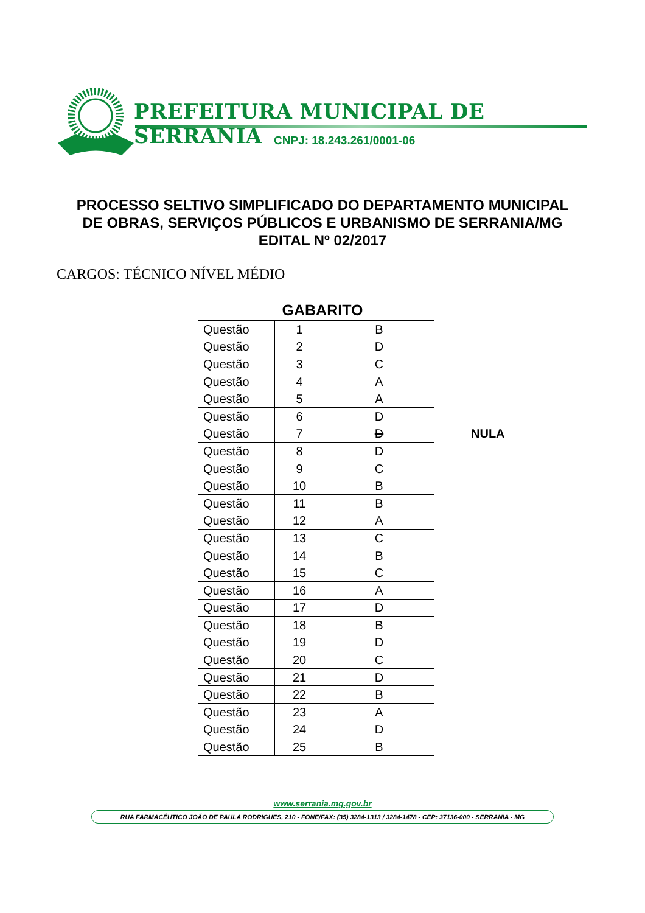PREFEITURA MUNICIPAL DE SERRANIA
CNPJ: 18.243.261/0001-06
PROCESSO SELTIVO SIMPLIFICADO DO DEPARTAMENTO MUNICIPAL
DE OBRAS, SERVIÇOS PÚBLICOS E URBANISMO DE SERRANIA/MG
EDITAL Nº 02/2017
CARGOS: TÉCNICO NÍVEL MÉDIO
GABARITO
| Questão | 1 | B | |
| Questão | 2 | D | |
| Questão | 3 | C | |
| Questão | 4 | A | |
| Questão | 5 | A | |
| Questão | 6 | D | |
| Questão | 7 | D | NULA |
| Questão | 8 | D | |
| Questão | 9 | C | |
| Questão | 10 | B | |
| Questão | 11 | B | |
| Questão | 12 | A | |
| Questão | 13 | C | |
| Questão | 14 | B | |
| Questão | 15 | C | |
| Questão | 16 | A | |
| Questão | 17 | D | |
| Questão | 18 | B | |
| Questão | 19 | D | |
| Questão | 20 | C | |
| Questão | 21 | D | |
| Questão | 22 | B | |
| Questão | 23 | A | |
| Questão | 24 | D | |
| Questão | 25 | B | |
www.serrania.mg.gov.br
RUA FARMACÊUTICO JOÃO DE PAULA RODRIGUES, 210 - FONE/FAX: (35) 3284-1313 / 3284-1478 - CEP: 37136-000 - SERRANIA - MG